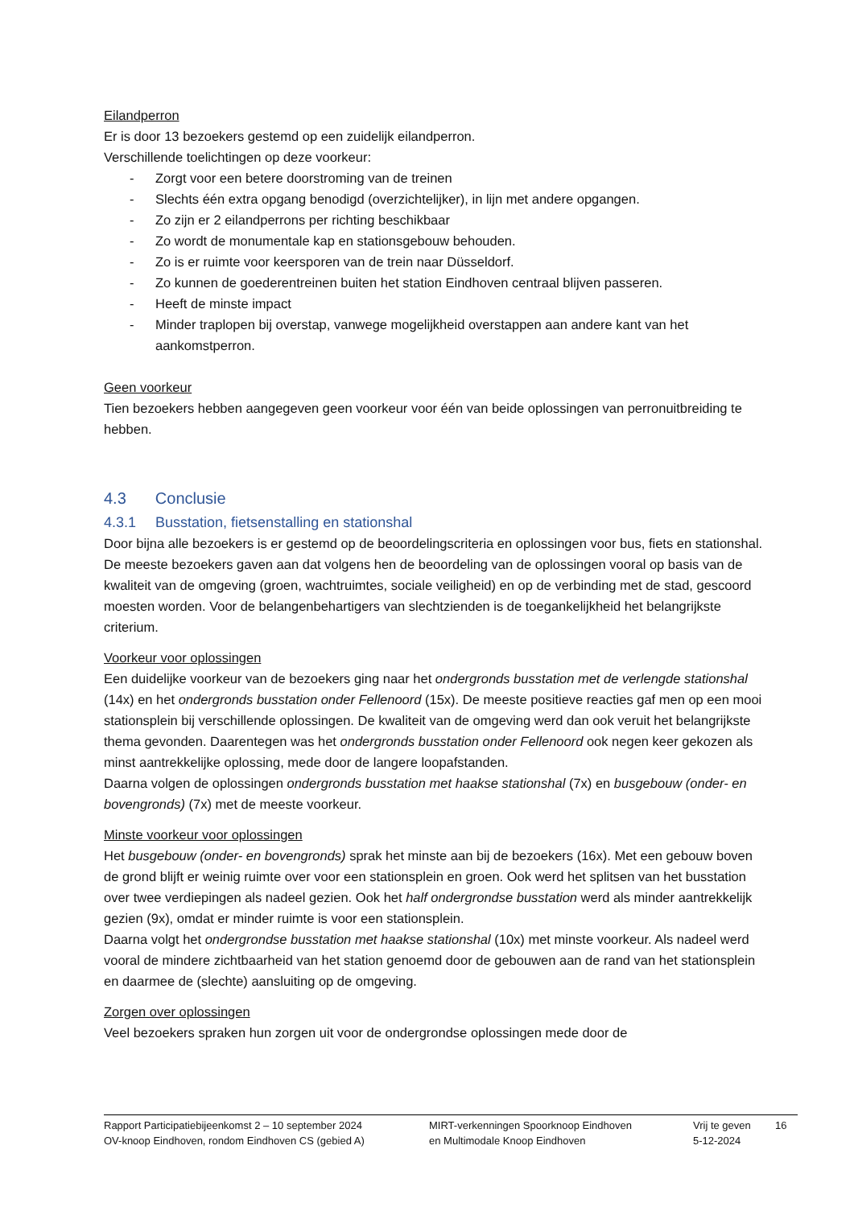Eilandperron
Er is door 13 bezoekers gestemd op een zuidelijk eilandperron.
Verschillende toelichtingen op deze voorkeur:
- Zorgt voor een betere doorstroming van de treinen
- Slechts één extra opgang benodigd (overzichtelijker), in lijn met andere opgangen.
- Zo zijn er 2 eilandperrons per richting beschikbaar
- Zo wordt de monumentale kap en stationsgebouw behouden.
- Zo is er ruimte voor keersporen van de trein naar Düsseldorf.
- Zo kunnen de goederentreinen buiten het station Eindhoven centraal blijven passeren.
- Heeft de minste impact
- Minder traplopen bij overstap, vanwege mogelijkheid overstappen aan andere kant van het aankomstperron.
Geen voorkeur
Tien bezoekers hebben aangegeven geen voorkeur voor één van beide oplossingen van perronuitbreiding te hebben.
4.3 Conclusie
4.3.1 Busstation, fietsenstalling en stationshal
Door bijna alle bezoekers is er gestemd op de beoordelingscriteria en oplossingen voor bus, fiets en stationshal. De meeste bezoekers gaven aan dat volgens hen de beoordeling van de oplossingen vooral op basis van de kwaliteit van de omgeving (groen, wachtruimtes, sociale veiligheid) en op de verbinding met de stad, gescoord moesten worden. Voor de belangenbehartigers van slechtzienden is de toegankelijkheid het belangrijkste criterium.
Voorkeur voor oplossingen
Een duidelijke voorkeur van de bezoekers ging naar het ondergronds busstation met de verlengde stationshal (14x) en het ondergronds busstation onder Fellenoord (15x). De meeste positieve reacties gaf men op een mooi stationsplein bij verschillende oplossingen. De kwaliteit van de omgeving werd dan ook veruit het belangrijkste thema gevonden. Daarentegen was het ondergronds busstation onder Fellenoord ook negen keer gekozen als minst aantrekkelijke oplossing, mede door de langere loopafstanden.
Daarna volgen de oplossingen ondergronds busstation met haakse stationshal (7x) en busgebouw (onder- en bovengronds) (7x) met de meeste voorkeur.
Minste voorkeur voor oplossingen
Het busgebouw (onder- en bovengronds) sprak het minste aan bij de bezoekers (16x). Met een gebouw boven de grond blijft er weinig ruimte over voor een stationsplein en groen. Ook werd het splitsen van het busstation over twee verdiepingen als nadeel gezien. Ook het half ondergrondse busstation werd als minder aantrekkelijk gezien (9x), omdat er minder ruimte is voor een stationsplein.
Daarna volgt het ondergrondse busstation met haakse stationshal (10x) met minste voorkeur. Als nadeel werd vooral de mindere zichtbaarheid van het station genoemd door de gebouwen aan de rand van het stationsplein en daarmee de (slechte) aansluiting op de omgeving.
Zorgen over oplossingen
Veel bezoekers spraken hun zorgen uit voor de ondergrondse oplossingen mede door de
Rapport Participatiebijeenkomst 2 – 10 september 2024
OV-knoop Eindhoven, rondom Eindhoven CS (gebied A)
MIRT-verkenningen Spoorknoop Eindhoven
en Multimodale Knoop Eindhoven
Vrij te geven
5-12-2024
16